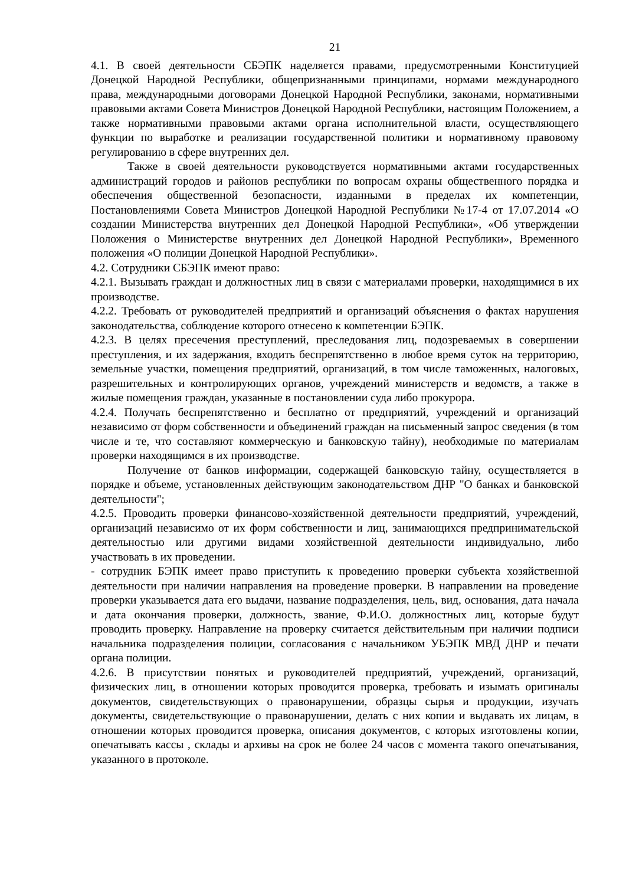21
4.1. В своей деятельности СБЭПК наделяется правами, предусмотренными Конституцией Донецкой Народной Республики, общепризнанными принципами, нормами международного права, международными договорами Донецкой Народной Республики, законами, нормативными правовыми актами Совета Министров Донецкой Народной Республики, настоящим Положением, а также нормативными правовыми актами органа исполнительной власти, осуществляющего функции по выработке и реализации государственной политики и нормативному правовому регулированию в сфере внутренних дел.
Также в своей деятельности руководствуется нормативными актами государственных администраций городов и районов республики по вопросам охраны общественного порядка и обеспечения общественной безопасности, изданными в пределах их компетенции, Постановлениями Совета Министров Донецкой Народной Республики №17-4 от 17.07.2014 «О создании Министерства внутренних дел Донецкой Народной Республики», «Об утверждении Положения о Министерстве внутренних дел Донецкой Народной Республики», Временного положения «О полиции Донецкой Народной Республики».
4.2. Сотрудники СБЭПК имеют право:
4.2.1. Вызывать граждан и должностных лиц в связи с материалами проверки, находящимися в их производстве.
4.2.2. Требовать от руководителей предприятий и организаций объяснения о фактах нарушения законодательства, соблюдение которого отнесено к компетенции БЭПК.
4.2.3. В целях пресечения преступлений, преследования лиц, подозреваемых в совершении преступления, и их задержания, входить беспрепятственно в любое время суток на территорию, земельные участки, помещения предприятий, организаций, в том числе таможенных, налоговых, разрешительных и контролирующих органов, учреждений министерств и ведомств, а также в жилые помещения граждан, указанные в постановлении суда либо прокурора.
4.2.4. Получать беспрепятственно и бесплатно от предприятий, учреждений и организаций независимо от форм собственности и объединений граждан на письменный запрос сведения (в том числе и те, что составляют коммерческую и банковскую тайну), необходимые по материалам проверки находящимся в их производстве.
Получение от банков информации, содержащей банковскую тайну, осуществляется в порядке и объеме, установленных действующим законодательством ДНР "О банках и банковской деятельности";
4.2.5. Проводить проверки финансово-хозяйственной деятельности предприятий, учреждений, организаций независимо от их форм собственности и лиц, занимающихся предпринимательской деятельностью или другими видами хозяйственной деятельности индивидуально, либо участвовать в их проведении.
- сотрудник БЭПК имеет право приступить к проведению проверки субъекта хозяйственной деятельности при наличии направления на проведение проверки. В направлении на проведение проверки указывается дата его выдачи, название подразделения, цель, вид, основания, дата начала и дата окончания проверки, должность, звание, Ф.И.О. должностных лиц, которые будут проводить проверку. Направление на проверку считается действительным при наличии подписи начальника подразделения полиции, согласования с начальником УБЭПК МВД ДНР и печати органа полиции.
4.2.6. В присутствии понятых и руководителей предприятий, учреждений, организаций, физических лиц, в отношении которых проводится проверка, требовать и изымать оригиналы документов, свидетельствующих о правонарушении, образцы сырья и продукции, изучать документы, свидетельствующие о правонарушении, делать с них копии и выдавать их лицам, в отношении которых проводится проверка, описания документов, с которых изготовлены копии, опечатывать кассы , склады и архивы на срок не более 24 часов с момента такого опечатывания, указанного в протоколе.